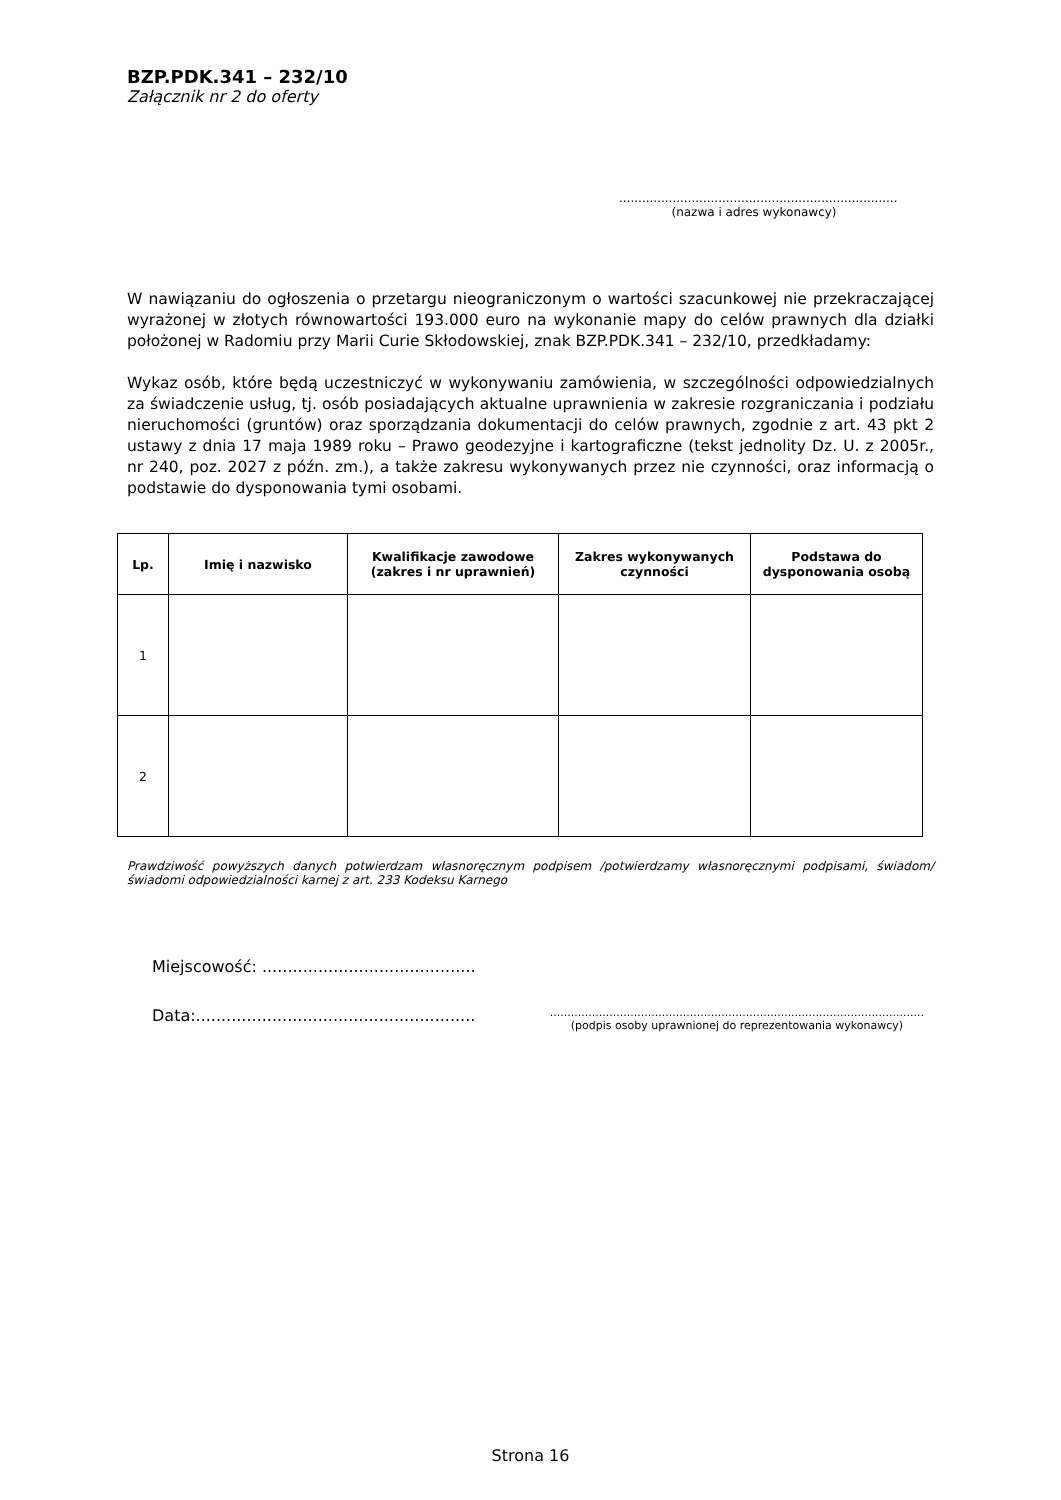BZP.PDK.341 – 232/10
Załącznik nr 2 do oferty
.........................................................................
(nazwa i adres wykonawcy)
W nawiązaniu do ogłoszenia o przetargu nieograniczonym o wartości szacunkowej nie przekraczającej wyrażonej w złotych równowartości 193.000 euro na wykonanie mapy do celów prawnych dla działki położonej w Radomiu przy Marii Curie Skłodowskiej, znak BZP.PDK.341 – 232/10, przedkładamy:
Wykaz osób, które będą uczestniczyć w wykonywaniu zamówienia, w szczególności odpowiedzialnych za świadczenie usług, tj. osób posiadających aktualne uprawnienia w zakresie rozgraniczania i podziału nieruchomości (gruntów) oraz sporządzania dokumentacji do celów prawnych, zgodnie z art. 43 pkt 2 ustawy z dnia 17 maja 1989 roku – Prawo geodezyjne i kartograficzne (tekst jednolity Dz. U. z 2005r., nr 240, poz. 2027 z późn. zm.), a także zakresu wykonywanych przez nie czynności, oraz informacją o podstawie do dysponowania tymi osobami.
| Lp. | Imię i nazwisko | Kwalifikacje zawodowe (zakres i nr uprawnień) | Zakres wykonywanych czynności | Podstawa do dysponowania osobą |
| --- | --- | --- | --- | --- |
| 1 | | | | |
| 2 | | | | |
Prawdziwość powyższych danych potwierdzam własnoręcznym podpisem /potwierdzamy własnoręcznymi podpisami, świadom/świadomi odpowiedzialności karnej z art. 233 Kodeksu Karnego
Miejscowość: ..........................................
Data:.......................................................
...........................................................................................................
(podpis osoby uprawnionej do reprezentowania wykonawcy)
Strona 16